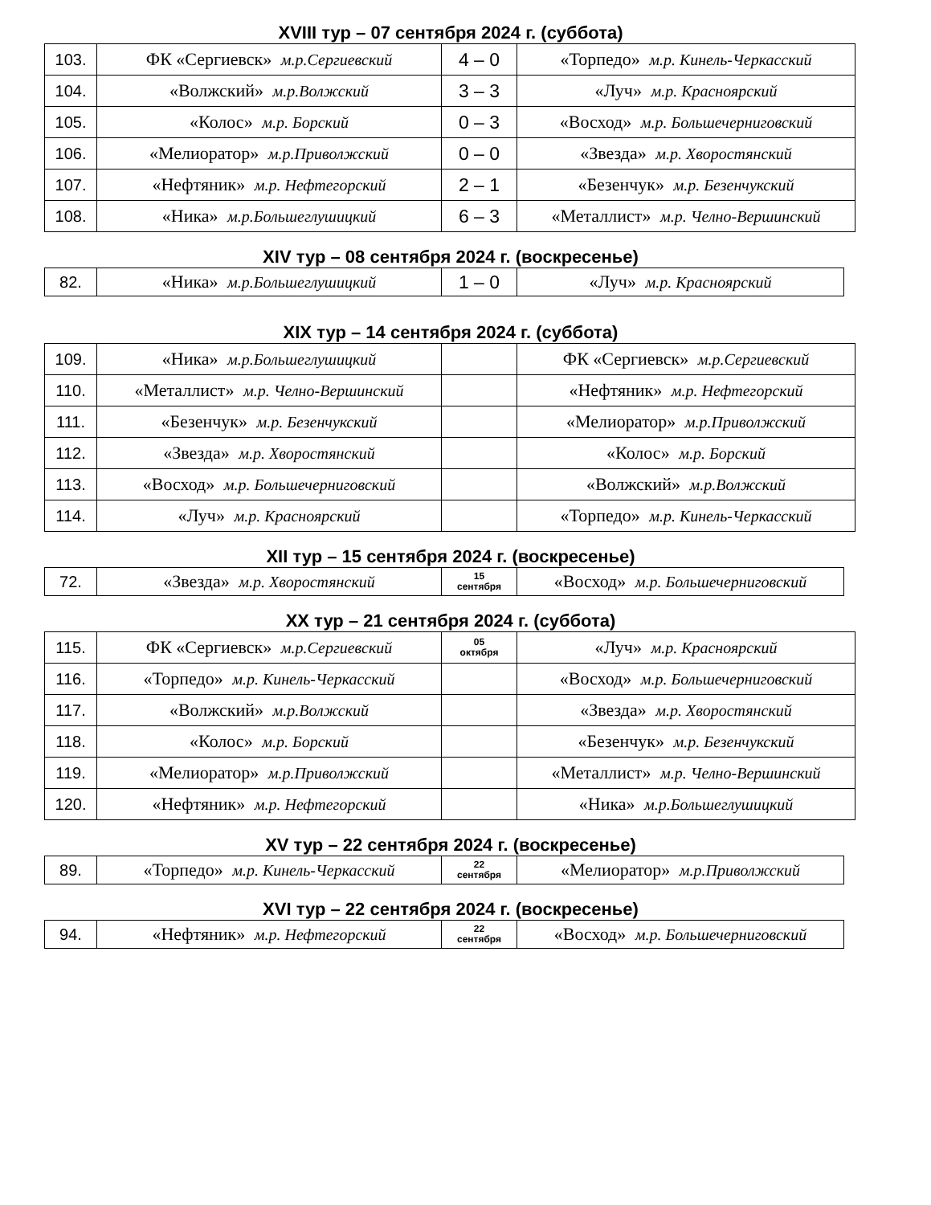XVIII тур – 07 сентября 2024 г. (суббота)
| 103. | ФК «Сергиевск» м.р.Сергиевский | 4 – 0 | «Торпедо» м.р. Кинель-Черкасский |
| 104. | «Волжский» м.р.Волжский | 3 – 3 | «Луч» м.р. Красноярский |
| 105. | «Колос» м.р. Борский | 0 – 3 | «Восход» м.р. Большечерниговский |
| 106. | «Мелиоратор» м.р.Приволжский | 0 – 0 | «Звезда» м.р. Хворостянский |
| 107. | «Нефтяник» м.р. Нефтегорский | 2 – 1 | «Безенчук» м.р. Безенчукский |
| 108. | «Ника» м.р.Большеглушицкий | 6 – 3 | «Металлист» м.р. Челно-Вершинский |
XIV тур – 08 сентября 2024 г. (воскресенье)
| 82. | «Ника» м.р.Большеглушицкий | 1 – 0 | «Луч» м.р. Красноярский |
XIX тур – 14 сентября 2024 г. (суббота)
| 109. | «Ника» м.р.Большеглушицкий | | ФК «Сергиевск» м.р.Сергиевский |
| 110. | «Металлист» м.р. Челно-Вершинский | | «Нефтяник» м.р. Нефтегорский |
| 111. | «Безенчук» м.р. Безенчукский | | «Мелиоратор» м.р.Приволжский |
| 112. | «Звезда» м.р. Хворостянский | | «Колос» м.р. Борский |
| 113. | «Восход» м.р. Большечерниговский | | «Волжский» м.р.Волжский |
| 114. | «Луч» м.р. Красноярский | | «Торпедо» м.р. Кинель-Черкасский |
XII тур – 15 сентября 2024 г. (воскресенье)
| 72. | «Звезда» м.р. Хворостянский | 15 сентября | «Восход» м.р. Большечерниговский |
XX тур – 21 сентября 2024 г. (суббота)
| 115. | ФК «Сергиевск» м.р.Сергиевский | 05 октября | «Луч» м.р. Красноярский |
| 116. | «Торпедо» м.р. Кинель-Черкасский | | «Восход» м.р. Большечерниговский |
| 117. | «Волжский» м.р.Волжский | | «Звезда» м.р. Хворостянский |
| 118. | «Колос» м.р. Борский | | «Безенчук» м.р. Безенчукский |
| 119. | «Мелиоратор» м.р.Приволжский | | «Металлист» м.р. Челно-Вершинский |
| 120. | «Нефтяник» м.р. Нефтегорский | | «Ника» м.р.Большеглушицкий |
XV тур – 22 сентября 2024 г. (воскресенье)
| 89. | «Торпедо» м.р. Кинель-Черкасский | 22 сентября | «Мелиоратор» м.р.Приволжский |
XVI тур – 22 сентября 2024 г. (воскресенье)
| 94. | «Нефтяник» м.р. Нефтегорский | 22 сентября | «Восход» м.р. Большечерниговский |